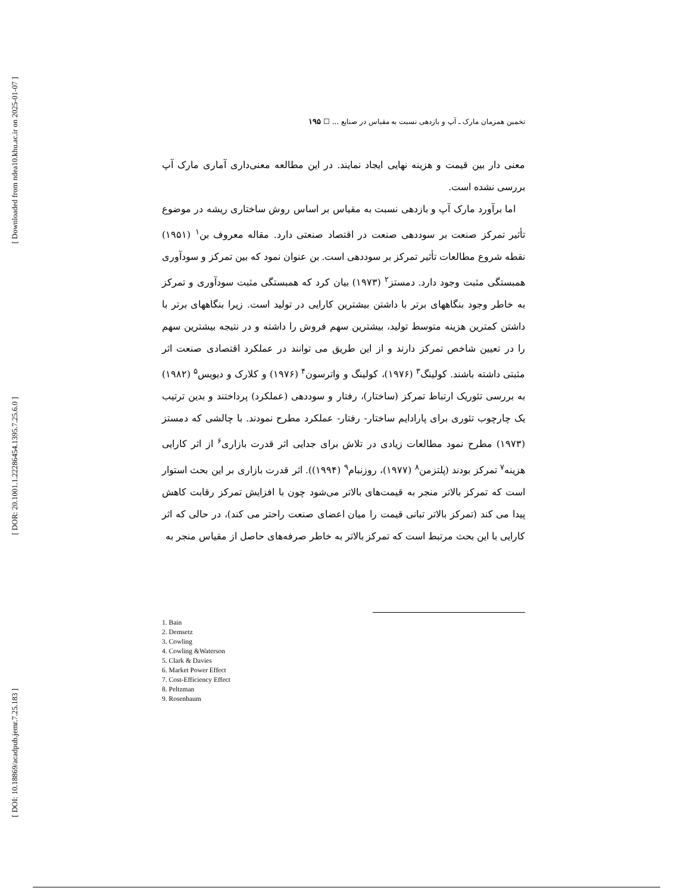[ Downloaded from ndea10.khu.ac.ir on 2025-01-07 ]
[ DOR: 20.1001.1.22286454.1395.7.25.6.0 ]
[ DOI: 10.18869/acadpub.jemr.7.25.183 ]
تخمین همزمان مارک ـ آپ و بازدهی نسبت به مقیاس در صنایع ... ☐ ۱۹۵
معنی دار بین قیمت و هزینه نهایی ایجاد نمایند. در این مطالعه معنی‌داری آماری مارک آپ بررسی نشده است.
اما برآورد مارک آپ و بازدهی نسبت به مقیاس بر اساس روش ساختاری ریشه در موضوع تأثیر تمرکز صنعت بر سوددهی صنعت در اقتصاد صنعتی دارد. مقاله معروف بن<sup>۱</sup> (۱۹۵۱) نقطه شروع مطالعات تأثیر تمرکز بر سوددهی است. بن عنوان نمود که بین تمرکز و سودآوری همبستگی مثبت وجود دارد. دمستز<sup>۲</sup> (۱۹۷۳) بیان کرد که همبستگی مثبت سودآوری و تمرکز به خاطر وجود بنگاههای برتر با داشتن بیشترین کارایی در تولید است. زیرا بنگاههای برتر با داشتن کمترین هزینه متوسط تولید، بیشترین سهم فروش را داشته و در نتیجه بیشترین سهم را در تعیین شاخص تمرکز دارند و از این طریق می توانند در عملکرد اقتصادی صنعت اثر مثبتی داشته باشند. کولینگ<sup>۳</sup> (۱۹۷۶)، کولینگ و واترسون<sup>۴</sup> (۱۹۷۶) و کلارک و دیویس<sup>۵</sup> (۱۹۸۲) به بررسی تئوریک ارتباط تمرکز (ساختار)، رفتار و سوددهی (عملکرد) پرداختند و بدین ترتیب یک چارچوب تئوری برای پارادایم ساختار- رفتار- عملکرد مطرح نمودند. با چالشی که دمستز (۱۹۷۳) مطرح نمود مطالعات زیادی در تلاش برای جدایی اثر قدرت بازاری<sup>۶</sup> از اثر کارایی هزینه<sup>۷</sup> تمرکز بودند (پلتزمن<sup>۸</sup> (۱۹۷۷)، روزنبام<sup>۹</sup> (۱۹۹۴)). اثر قدرت بازاری بر این بحث استوار است که تمرکز بالاتر منجر به قیمت‌های بالاتر می‌شود چون با افزایش تمرکز رقابت کاهش پیدا می کند (تمرکز بالاتر تبانی قیمت را میان اعضای صنعت راحتر می کند)، در حالی که اثر کارایی با این بحث مرتبط است که تمرکز بالاتر به خاطر صرفه‌های حاصل از مقیاس منجر به
1. Bain
2. Demsetz
3. Cowling
4. Cowling &Waterson
5. Clark & Davies
6. Market Power Effect
7. Cost-Efficiency Effect
8. Peltzman
9. Rosenbaum